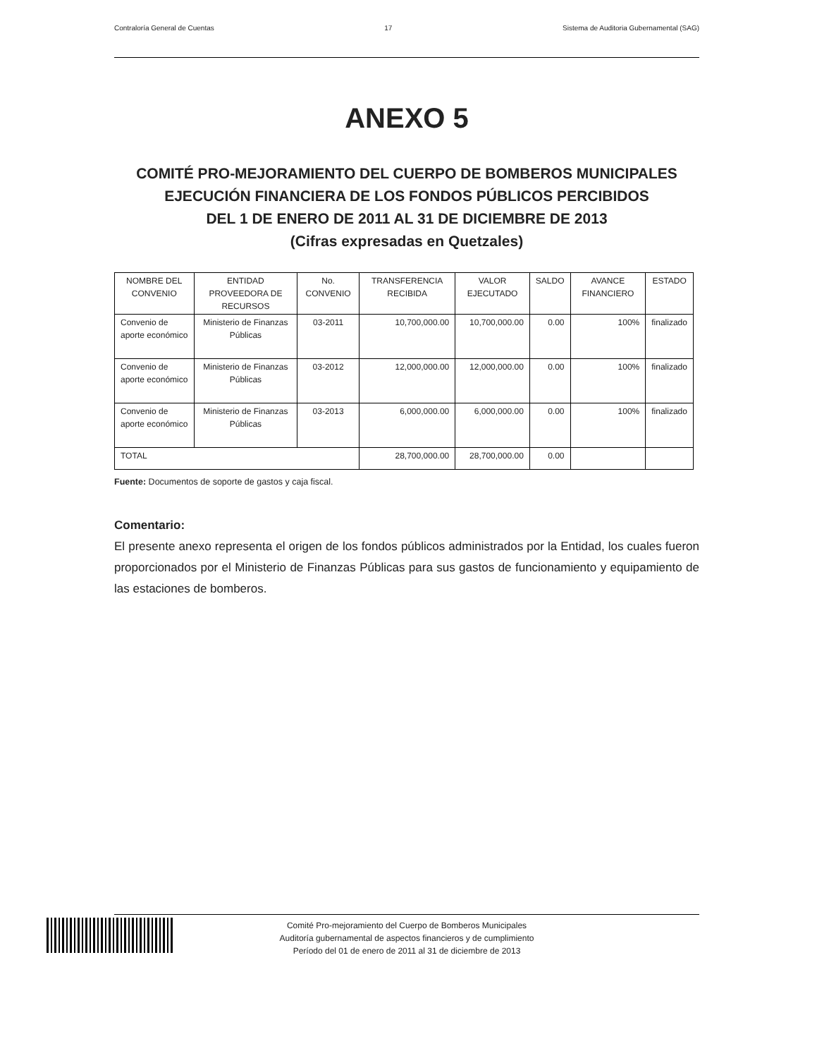Contraloría General de Cuentas 17 Sistema de Auditoria Gubernamental (SAG)
ANEXO 5
COMITÉ PRO-MEJORAMIENTO DEL CUERPO DE BOMBEROS MUNICIPALES
EJECUCIÓN FINANCIERA DE LOS FONDOS PÚBLICOS PERCIBIDOS
DEL 1 DE ENERO DE 2011 AL 31 DE DICIEMBRE DE 2013
(Cifras expresadas en Quetzales)
| NOMBRE DEL CONVENIO | ENTIDAD PROVEEDORA DE RECURSOS | No. CONVENIO | TRANSFERENCIA RECIBIDA | VALOR EJECUTADO | SALDO | AVANCE FINANCIERO | ESTADO |
| --- | --- | --- | --- | --- | --- | --- | --- |
| Convenio de aporte económico | Ministerio de Finanzas Públicas | 03-2011 | 10,700,000.00 | 10,700,000.00 | 0.00 | 100% | finalizado |
| Convenio de aporte económico | Ministerio de Finanzas Públicas | 03-2012 | 12,000,000.00 | 12,000,000.00 | 0.00 | 100% | finalizado |
| Convenio de aporte económico | Ministerio de Finanzas Públicas | 03-2013 | 6,000,000.00 | 6,000,000.00 | 0.00 | 100% | finalizado |
| TOTAL | | | 28,700,000.00 | 28,700,000.00 | 0.00 | | |
Fuente: Documentos de soporte de gastos y caja fiscal.
Comentario:
El presente anexo representa el origen de los fondos públicos administrados por la Entidad, los cuales fueron proporcionados por el Ministerio de Finanzas Públicas para sus gastos de funcionamiento y equipamiento de las estaciones de bomberos.
Comité Pro-mejoramiento del Cuerpo de Bomberos Municipales
Auditoría gubernamental de aspectos financieros y de cumplimiento
Período del 01 de enero de 2011 al 31 de diciembre de 2013